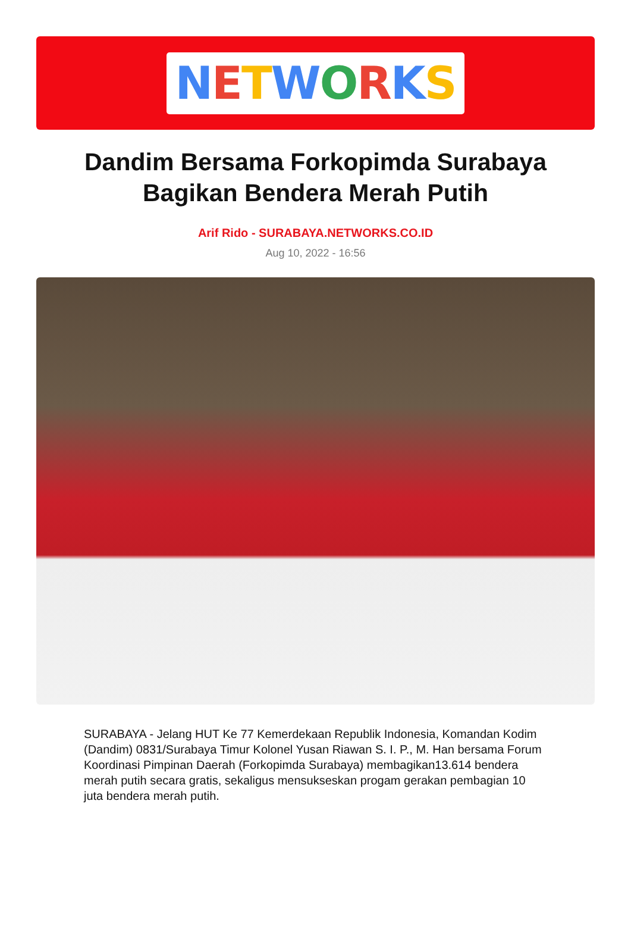NETWORKS
Dandim Bersama Forkopimda Surabaya Bagikan Bendera Merah Putih
Arif Rido - SURABAYA.NETWORKS.CO.ID
Aug 10, 2022 - 16:56
SURABAYA - Jelang HUT Ke 77 Kemerdekaan Republik Indonesia, Komandan Kodim (Dandim) 0831/Surabaya Timur Kolonel Yusan Riawan S. I. P., M. Han bersama Forum Koordinasi Pimpinan Daerah (Forkopimda Surabaya) membagikan13.614 bendera merah putih secara gratis, sekaligus mensukseskan progam gerakan pembagian 10 juta bendera merah putih.